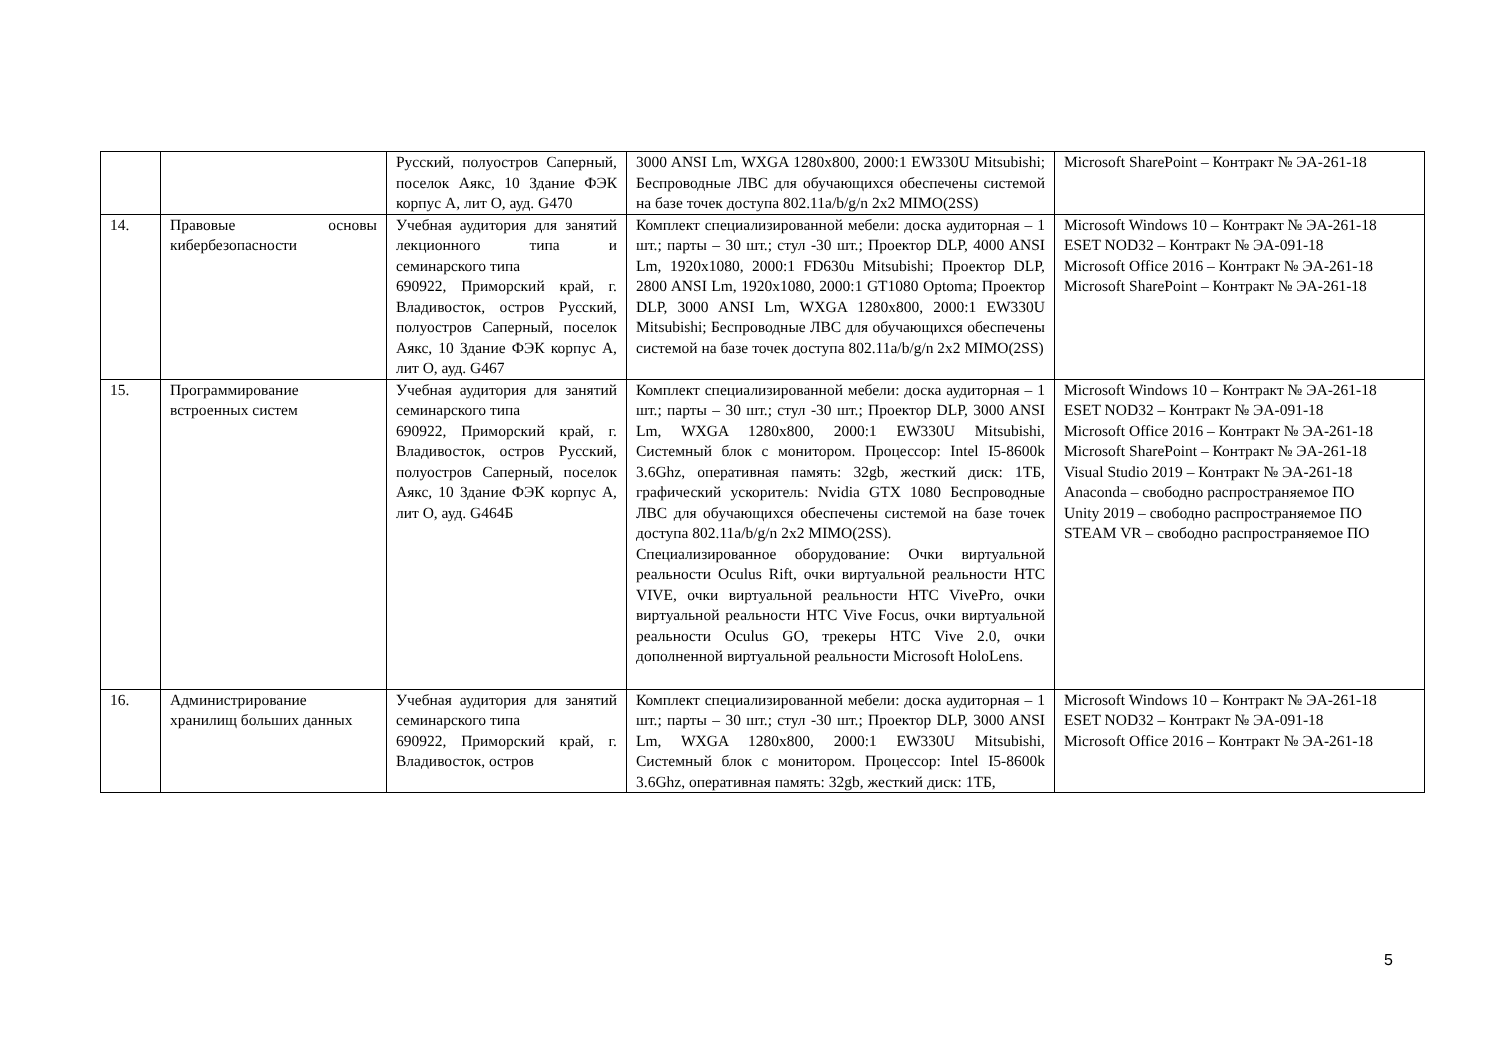| | | Русский, полуостров Саперный, поселок Аякс, 10 Здание ФЭК корпус А, лит О, ауд. G470 | 3000 ANSI Lm, WXGA 1280x800, 2000:1 EW330U Mitsubishi; Беспроводные ЛВС для обучающихся обеспечены системой на базе точек доступа 802.11a/b/g/n 2x2 MIMO(2SS) | Microsoft SharePoint – Контракт № ЭА-261-18 |
| 14. | Правовые основы кибербезопасности | Учебная аудитория для занятий лекционного типа и семинарского типа 690922, Приморский край, г. Владивосток, остров Русский, полуостров Саперный, поселок Аякс, 10 Здание ФЭК корпус А, лит О, ауд. G467 | Комплект специализированной мебели: доска аудиторная – 1 шт.; парты – 30 шт.; стул -30 шт.; Проектор DLP, 4000 ANSI Lm, 1920x1080, 2000:1 FD630u Mitsubishi; Проектор DLP, 2800 ANSI Lm, 1920x1080, 2000:1 GT1080 Optoma; Проектор DLP, 3000 ANSI Lm, WXGA 1280x800, 2000:1 EW330U Mitsubishi; Беспроводные ЛВС для обучающихся обеспечены системой на базе точек доступа 802.11a/b/g/n 2x2 MIMO(2SS) | Microsoft Windows 10 – Контракт № ЭА-261-18 ESET NOD32 – Контракт № ЭА-091-18 Microsoft Office 2016 – Контракт № ЭА-261-18 Microsoft SharePoint – Контракт № ЭА-261-18 |
| 15. | Программирование встроенных систем | Учебная аудитория для занятий семинарского типа 690922, Приморский край, г. Владивосток, остров Русский, полуостров Саперный, поселок Аякс, 10 Здание ФЭК корпус А, лит О, ауд. G464Б | Комплект специализированной мебели: доска аудиторная – 1 шт.; парты – 30 шт.; стул -30 шт.; Проектор DLP, 3000 ANSI Lm, WXGA 1280x800, 2000:1 EW330U Mitsubishi, Системный блок с монитором. Процессор: Intel I5-8600k 3.6Ghz, оперативная память: 32gb, жесткий диск: 1ТБ, графический ускоритель: Nvidia GTX 1080 Беспроводные ЛВС для обучающихся обеспечены системой на базе точек доступа 802.11a/b/g/n 2x2 MIMO(2SS). Специализированное оборудование: Очки виртуальной реальности Oculus Rift, очки виртуальной реальности HTC VIVE, очки виртуальной реальности HTC VivePro, очки виртуальной реальности HTC Vive Focus, очки виртуальной реальности Oculus GO, трекеры HTC Vive 2.0, очки дополненной виртуальной реальности Microsoft HoloLens. | Microsoft Windows 10 – Контракт № ЭА-261-18 ESET NOD32 – Контракт № ЭА-091-18 Microsoft Office 2016 – Контракт № ЭА-261-18 Microsoft SharePoint – Контракт № ЭА-261-18 Visual Studio 2019 – Контракт № ЭА-261-18 Anaconda – свободно распространяемое ПО Unity 2019 – свободно распространяемое ПО STEAM VR – свободно распространяемое ПО |
| 16. | Администрирование хранилищ больших данных | Учебная аудитория для занятий семинарского типа 690922, Приморский край, г. Владивосток, остров | Комплект специализированной мебели: доска аудиторная – 1 шт.; парты – 30 шт.; стул -30 шт.; Проектор DLP, 3000 ANSI Lm, WXGA 1280x800, 2000:1 EW330U Mitsubishi, Системный блок с монитором. Процессор: Intel I5-8600k 3.6Ghz, оперативная память: 32gb, жесткий диск: 1ТБ, | Microsoft Windows 10 – Контракт № ЭА-261-18 ESET NOD32 – Контракт № ЭА-091-18 Microsoft Office 2016 – Контракт № ЭА-261-18 |
5